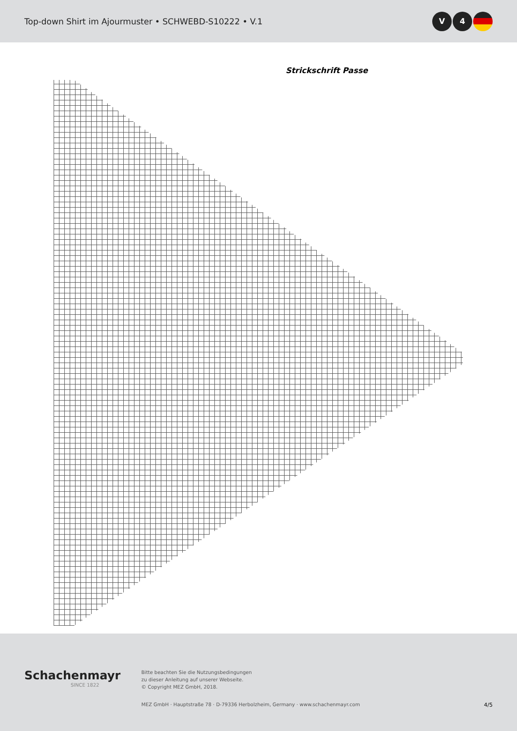Top-down Shirt im Ajourmuster • SCHWEBD-S10222 • V.1
V 4
Strickschrift Passe
Schachenmayr
SINCE 1822
Bitte beachten Sie die Nutzungsbedingungen
zu dieser Anleitung auf unserer Webseite.
© Copyright MEZ GmbH, 2018.
MEZ GmbH · Hauptstraße 78 · D-79336 Herbolzheim, Germany · www.schachenmayr.com
4/5